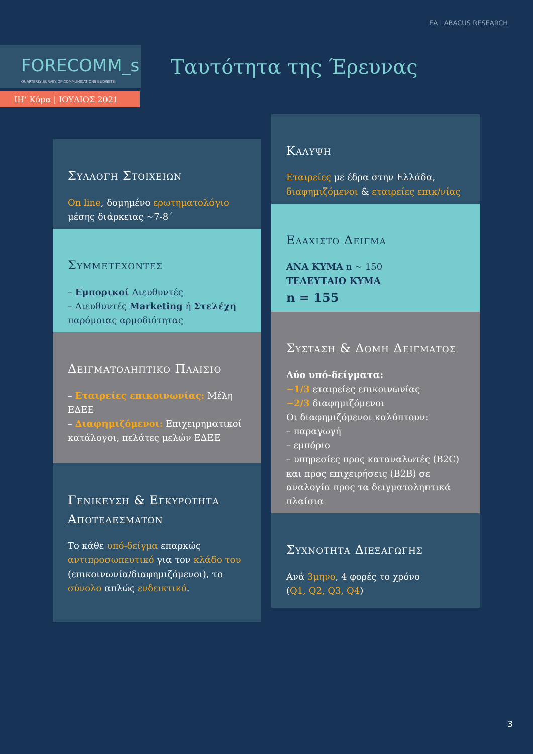ΕΑ | ABACUS RESEARCH
FORECOMM_s
QUARTERLY SURVEY OF COMMUNICATIONS BUDGETS
Ταυτότητα της Έρευνας
ΙΗ’ Κύμα | ΙΟΥΛΙΟΣ 2021
Συλλογη Στοιχειων
On line, δομημένο ερωτηματολόγιο
μέσης διάρκειας ~7-8΄
Συμμετεχοντες
– Εμπορικοί Διευθυντές
– Διευθυντές Marketing ή Στελέχη παρόμοιας αρμοδιότητας
Δειγματοληπτικο Πλαισιο
– Εταιρείες επικοινωνίας: Μέλη ΕΔΕΕ
– Διαφημιζόμενοι: Επιχειρηματικοί κατάλογοι, πελάτες μελών ΕΔΕΕ
Γενικευση & Εγκυροτητα Αποτελεσματων
Το κάθε υπό-δείγμα επαρκώς αντιπροσωπευτικό για τον κλάδο του (επικοινωνία/διαφημιζόμενοι), το σύνολο απλώς ενδεικτικό.
Καλυψη
Εταιρείες με έδρα στην Ελλάδα, διαφημιζόμενοι & εταιρείες επικ/νίας
Ελαχιστο Δειγμα
ΑΝΑ ΚΥΜΑ n ~ 150
ΤΕΛΕΥΤΑΙΟ ΚΥΜΑ
n = 155
Συσταση & Δομη Δειγματος
Δύο υπό-δείγματα:
~1/3 εταιρείες επικοινωνίας
~2/3 διαφημιζόμενοι
Οι διαφημιζόμενοι καλύπτουν:
– παραγωγή
– εμπόριο
– υπηρεσίες προς καταναλωτές (B2C) και προς επιχειρήσεις (B2B) σε αναλογία προς τα δειγματοληπτικά πλαίσια
Συχνοτητα Διεξαγωγης
Ανά 3μηνο, 4 φορές το χρόνο
(Q1, Q2, Q3, Q4)
3